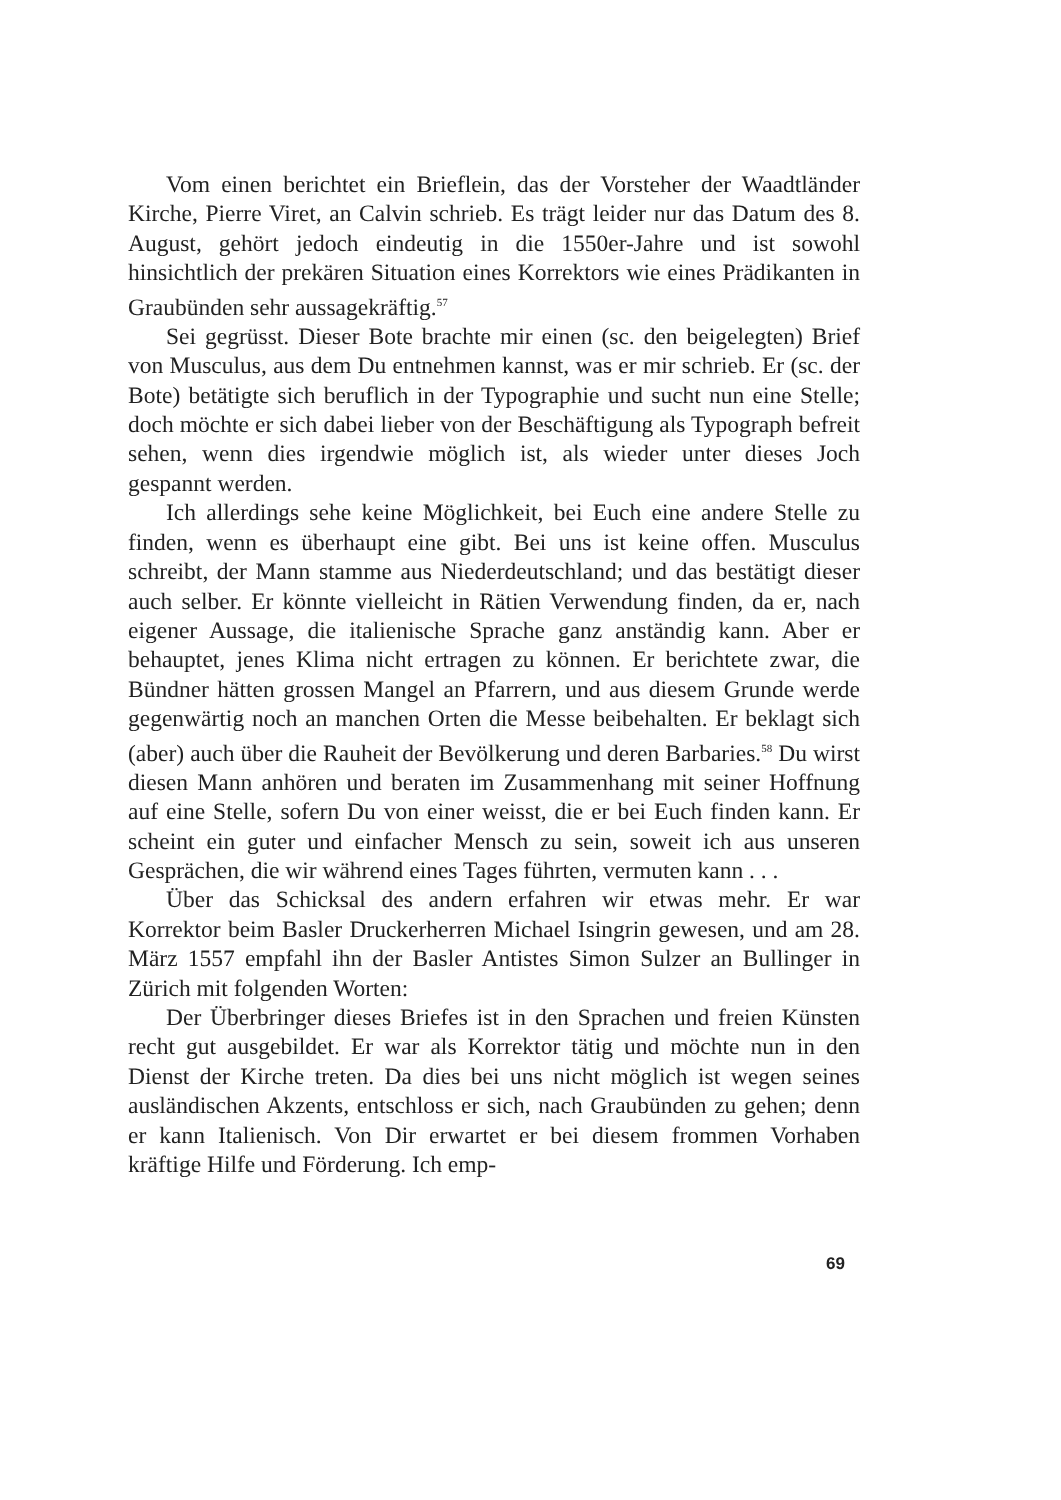Vom einen berichtet ein Brieflein, das der Vorsteher der Waadtländer Kirche, Pierre Viret, an Calvin schrieb. Es trägt leider nur das Datum des 8. August, gehört jedoch eindeutig in die 1550er-Jahre und ist sowohl hinsichtlich der prekären Situation eines Korrektors wie eines Prädikanten in Graubünden sehr aussagekräftig.<sup>57</sup>
Sei gegrüsst. Dieser Bote brachte mir einen (sc. den beigelegten) Brief von Musculus, aus dem Du entnehmen kannst, was er mir schrieb. Er (sc. der Bote) betätigte sich beruflich in der Typographie und sucht nun eine Stelle; doch möchte er sich dabei lieber von der Beschäftigung als Typograph befreit sehen, wenn dies irgendwie möglich ist, als wieder unter dieses Joch gespannt werden.
Ich allerdings sehe keine Möglichkeit, bei Euch eine andere Stelle zu finden, wenn es überhaupt eine gibt. Bei uns ist keine offen. Musculus schreibt, der Mann stamme aus Niederdeutschland; und das bestätigt dieser auch selber. Er könnte vielleicht in Rätien Verwendung finden, da er, nach eigener Aussage, die italienische Sprache ganz anständig kann. Aber er behauptet, jenes Klima nicht ertragen zu können. Er berichtete zwar, die Bündner hätten grossen Mangel an Pfarrern, und aus diesem Grunde werde gegenwärtig noch an manchen Orten die Messe beibehalten. Er beklagt sich (aber) auch über die Rauheit der Bevölkerung und deren Barbaries.<sup>58</sup> Du wirst diesen Mann anhören und beraten im Zusammenhang mit seiner Hoffnung auf eine Stelle, sofern Du von einer weisst, die er bei Euch finden kann. Er scheint ein guter und einfacher Mensch zu sein, soweit ich aus unseren Gesprächen, die wir während eines Tages führten, vermuten kann . . .
Über das Schicksal des andern erfahren wir etwas mehr. Er war Korrektor beim Basler Druckerherren Michael Isingrin gewesen, und am 28. März 1557 empfahl ihn der Basler Antistes Simon Sulzer an Bullinger in Zürich mit folgenden Worten:
Der Überbringer dieses Briefes ist in den Sprachen und freien Künsten recht gut ausgebildet. Er war als Korrektor tätig und möchte nun in den Dienst der Kirche treten. Da dies bei uns nicht möglich ist wegen seines ausländischen Akzents, entschloss er sich, nach Graubünden zu gehen; denn er kann Italienisch. Von Dir erwartet er bei diesem frommen Vorhaben kräftige Hilfe und Förderung. Ich emp-
69